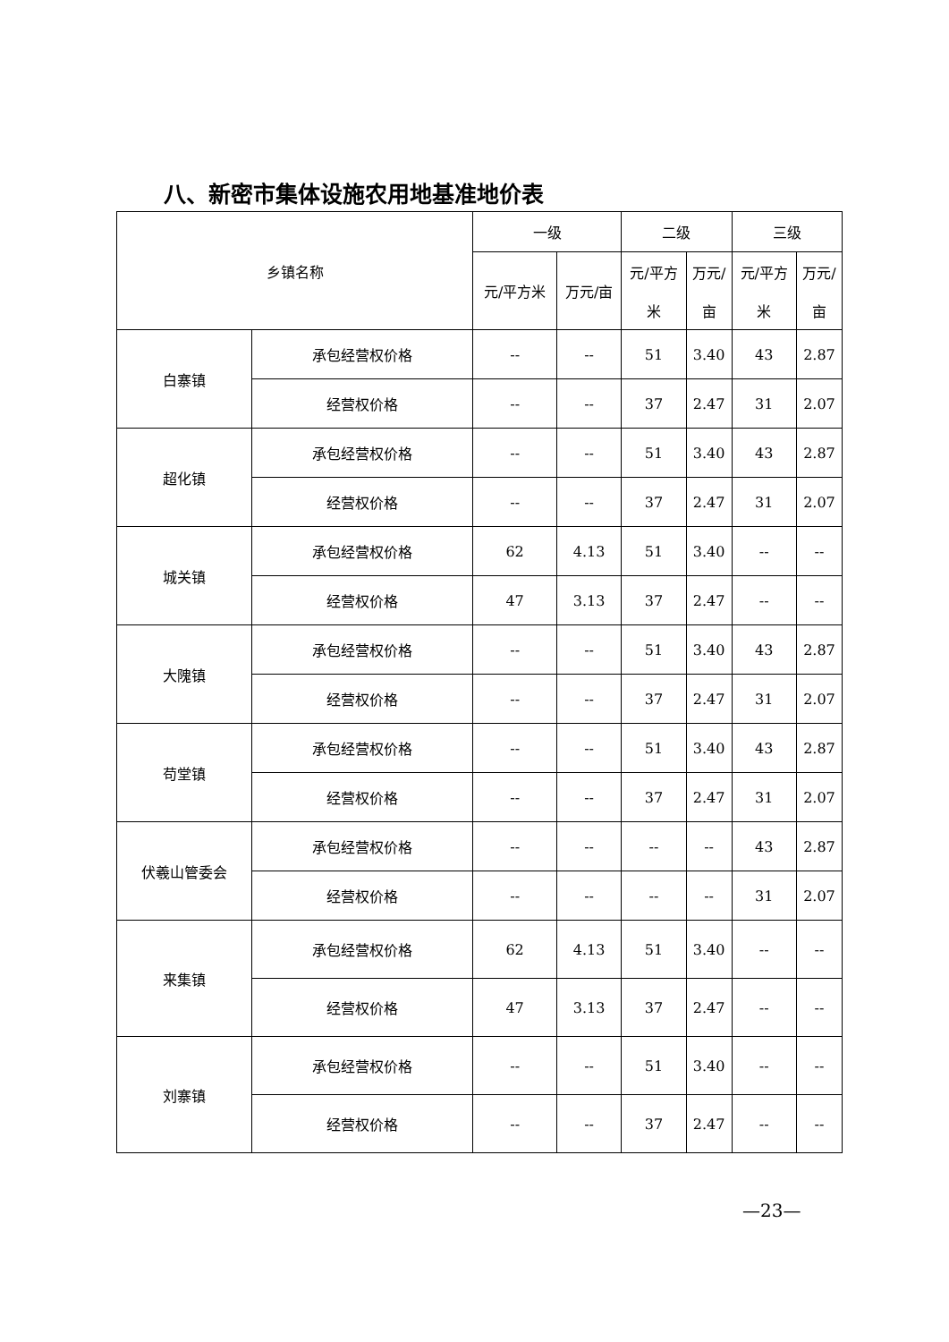八、新密市集体设施农用地基准地价表
| 乡镇名称 | | 一级 | | 二级 | | 三级 | |
| --- | --- | --- | --- | --- | --- | --- | --- |
| | | 元/平方米 | 万元/亩 | 元/平方 米 | 万元/ 亩 | 元/平方 米 | 万元/ 亩 |
| 白寨镇 | 承包经营权价格 | -- | -- | 51 | 3.40 | 43 | 2.87 |
| | 经营权价格 | -- | -- | 37 | 2.47 | 31 | 2.07 |
| 超化镇 | 承包经营权价格 | -- | -- | 51 | 3.40 | 43 | 2.87 |
| | 经营权价格 | -- | -- | 37 | 2.47 | 31 | 2.07 |
| 城关镇 | 承包经营权价格 | 62 | 4.13 | 51 | 3.40 | -- | -- |
| | 经营权价格 | 47 | 3.13 | 37 | 2.47 | -- | -- |
| 大隗镇 | 承包经营权价格 | -- | -- | 51 | 3.40 | 43 | 2.87 |
| | 经营权价格 | -- | -- | 37 | 2.47 | 31 | 2.07 |
| 苟堂镇 | 承包经营权价格 | -- | -- | 51 | 3.40 | 43 | 2.87 |
| | 经营权价格 | -- | -- | 37 | 2.47 | 31 | 2.07 |
| 伏羲山管委会 | 承包经营权价格 | -- | -- | -- | -- | 43 | 2.87 |
| | 经营权价格 | -- | -- | -- | -- | 31 | 2.07 |
| 来集镇 | 承包经营权价格 | 62 | 4.13 | 51 | 3.40 | -- | -- |
| | 经营权价格 | 47 | 3.13 | 37 | 2.47 | -- | -- |
| 刘寨镇 | 承包经营权价格 | -- | -- | 51 | 3.40 | -- | -- |
| | 经营权价格 | -- | -- | 37 | 2.47 | -- | -- |
—23—